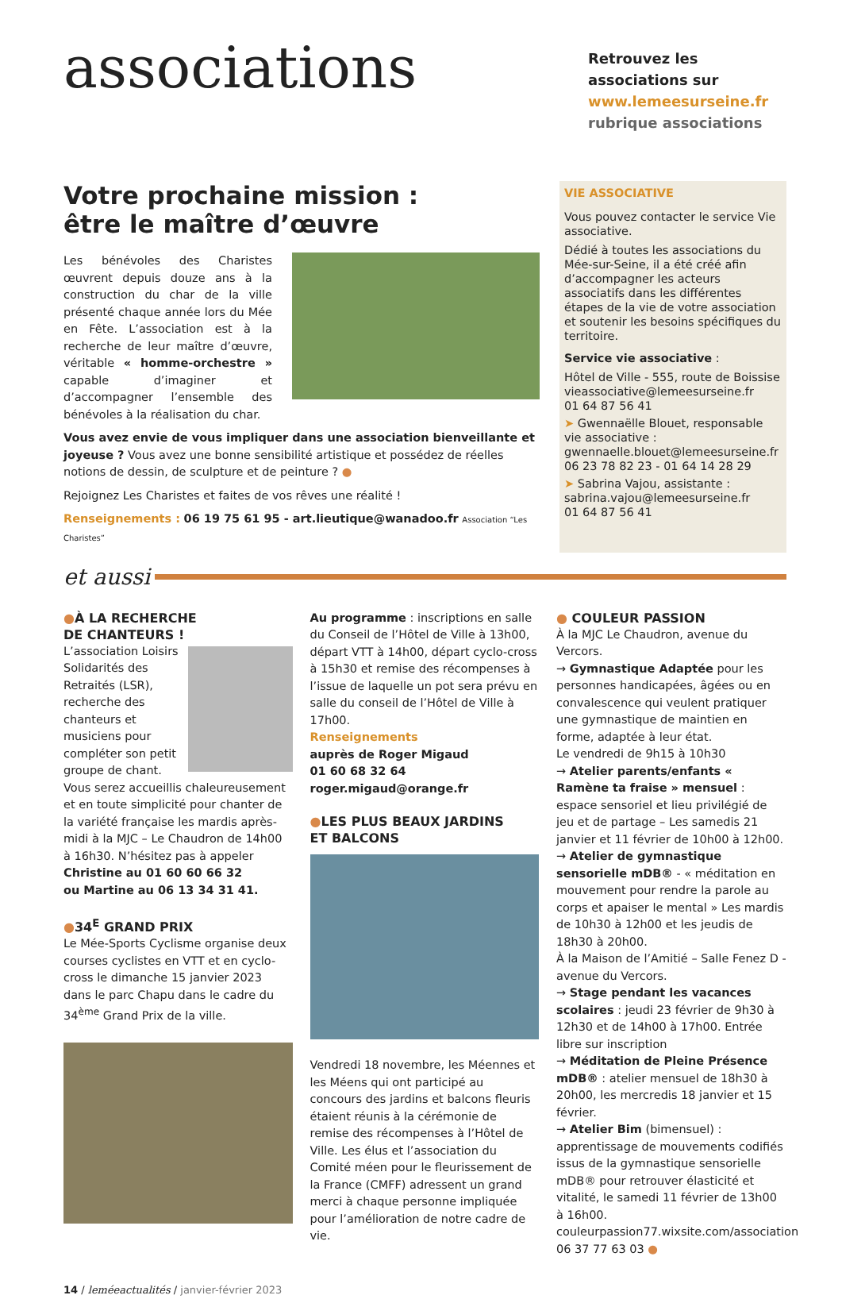associations
Retrouvez les associations sur www.lemeesurseine.fr rubrique associations
Votre prochaine mission :
être le maître d’œuvre
Les bénévoles des Charistes œuvrent depuis douze ans à la construction du char de la ville présenté chaque année lors du Mée en Fête. L’association est à la recherche de leur maître d’œuvre, véritable « homme-orchestre » capable d’imaginer et d’accompagner l’ensemble des bénévoles à la réalisation du char.
Vous avez envie de vous impliquer dans une association bienveillante et joyeuse ? Vous avez une bonne sensibilité artistique et possédez de réelles notions de dessin, de sculpture et de peinture ? ●
Rejoignez Les Charistes et faites de vos rêves une réalité !
Renseignements : 06 19 75 61 95 - art.lieutique@wanadoo.fr Association “Les Charistes”
VIE ASSOCIATIVE
Vous pouvez contacter le service Vie associative.
Dédié à toutes les associations du Mée-sur-Seine, il a été créé afin d’accompagner les acteurs associatifs dans les différentes étapes de la vie de votre association et soutenir les besoins spécifiques du territoire.
Service vie associative :
Hôtel de Ville - 555, route de Boissise
vieassociative@lemeesurseine.fr
01 64 87 56 41
➤ Gwennaëlle Blouet, responsable vie associative :
gwennaelle.blouet@lemeesurseine.fr
06 23 78 82 23 - 01 64 14 28 29
➤ Sabrina Vajou, assistante :
sabrina.vajou@lemeesurseine.fr
01 64 87 56 41
et aussi
●À LA RECHERCHE
DE CHANTEURS !
L’association Loisirs Solidarités des Retraités (LSR), recherche des chanteurs et musiciens pour compléter son petit groupe de chant. Vous serez accueillis chaleureusement et en toute simplicité pour chanter de la variété française les mardis après-midi à la MJC – Le Chaudron de 14h00 à 16h30. N’hésitez pas à appeler
Christine au 01 60 60 66 32
ou Martine au 06 13 34 31 41.
●34<sup>E</sup> GRAND PRIX
Le Mée-Sports Cyclisme organise deux courses cyclistes en VTT et en cyclo-cross le dimanche 15 janvier 2023 dans le parc Chapu dans le cadre du 34<sup>ème</sup> Grand Prix de la ville.
Au programme : inscriptions en salle du Conseil de l’Hôtel de Ville à 13h00, départ VTT à 14h00, départ cyclo-cross à 15h30 et remise des récompenses à l’issue de laquelle un pot sera prévu en salle du conseil de l’Hôtel de Ville à 17h00.
Renseignements
auprès de Roger Migaud
01 60 68 32 64
roger.migaud@orange.fr
●LES PLUS BEAUX JARDINS
ET BALCONS
Vendredi 18 novembre, les Méennes et les Méens qui ont participé au concours des jardins et balcons fleuris étaient réunis à la cérémonie de remise des récompenses à l’Hôtel de Ville. Les élus et l’association du Comité méen pour le fleurissement de la France (CMFF) adressent un grand merci à chaque personne impliquée pour l’amélioration de notre cadre de vie.
● COULEUR PASSION
À la MJC Le Chaudron, avenue du Vercors.
→ Gymnastique Adaptée pour les personnes handicapées, âgées ou en convalescence qui veulent pratiquer une gymnastique de maintien en forme, adaptée à leur état.
Le vendredi de 9h15 à 10h30
→ Atelier parents/enfants « Ramène ta fraise » mensuel : espace sensoriel et lieu privilégié de jeu et de partage – Les samedis 21 janvier et 11 février de 10h00 à 12h00.
→ Atelier de gymnastique sensorielle mDB® - « méditation en mouvement pour rendre la parole au corps et apaiser le mental » Les mardis de 10h30 à 12h00 et les jeudis de 18h30 à 20h00.
À la Maison de l’Amitié – Salle Fenez D - avenue du Vercors.
→ Stage pendant les vacances scolaires : jeudi 23 février de 9h30 à 12h30 et de 14h00 à 17h00. Entrée libre sur inscription
→ Méditation de Pleine Présence mDB® : atelier mensuel de 18h30 à 20h00, les mercredis 18 janvier et 15 février.
→ Atelier Bim (bimensuel) : apprentissage de mouvements codifiés issus de la gymnastique sensorielle mDB® pour retrouver élasticité et vitalité, le samedi 11 février de 13h00 à 16h00.
couleurpassion77.wixsite.com/association
06 37 77 63 03 ●
14 / leméeactualités / janvier-février 2023